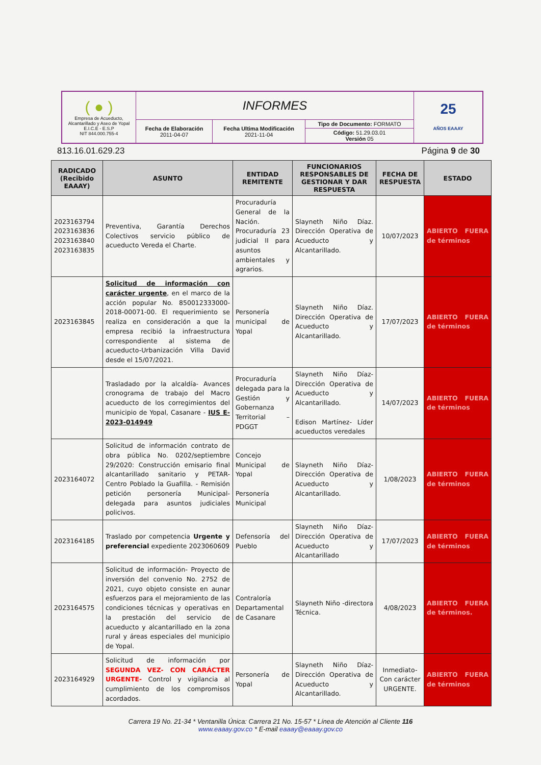| ( ● ) Empresa de Acueducto, Alcantarillado y Aseo de Yopal E.I.C.E - E.S.P NIT 844.000.755-4 | INFORMES | | | 25 AÑOS EAAAY |
| | Fecha de Elaboración 2011-04-07 | Fecha Ultima Modificación 2021-11-04 | Tipo de Documento: FORMATO | |
| | | | Código: 51.29.03.01 Versión 05 | |
813.16.01.629.23 Página 9 de 30
| RADICADO (Recibido EAAAY) | ASUNTO | ENTIDAD REMITENTE | FUNCIONARIOS RESPONSABLES DE GESTIONAR Y DAR RESPUESTA | FECHA DE RESPUESTA | ESTADO |
| --- | --- | --- | --- | --- | --- |
| 2023163794 2023163836 2023163840 2023163835 | Preventiva, Garantía Derechos Colectivos servicio público de acueducto Vereda el Charte. | Procuraduría General de la Nación. Procuraduría 23 judicial II para asuntos ambientales y agrarios. | Slayneth Niño Díaz. Dirección Operativa de Acueducto y Alcantarillado. | 10/07/2023 | ABIERTO FUERA de términos |
| 2023163845 | Solicitud de información con carácter urgente , en el marco de la acción popular No. 850012333000-2018-00071-00. El requerimiento se realiza en consideración a que la empresa recibió la infraestructura correspondiente al sistema de acueducto-Urbanización Villa David desde el 15/07/2021. | Personería municipal de Yopal | Slayneth Niño Díaz. Dirección Operativa de Acueducto y Alcantarillado. | 17/07/2023 | ABIERTO FUERA de términos |
| | Trasladado por la alcaldía- Avances cronograma de trabajo del Macro acueducto de los corregimientos del municipio de Yopal, Casanare - IUS E-2023-014949 | Procuraduría delegada para la Gestión y Gobernanza Territorial – PDGGT | Slayneth Niño Díaz-Dirección Operativa de Acueducto y Alcantarillado. Edison Martínez- Líder acueductos veredales | 14/07/2023 | ABIERTO FUERA de términos |
| 2023164072 | Solicitud de información contrato de obra pública No. 0202/septiembre 29/2020: Construcción emisario final alcantarillado sanitario y PETAR- Centro Poblado la Guafilla. - Remisión petición personería Municipal-delegada para asuntos judiciales policivos. | Concejo Municipal de Yopal Personería Municipal | Slayneth Niño Díaz-Dirección Operativa de Acueducto y Alcantarillado. | 1/08/2023 | ABIERTO FUERA de términos |
| 2023164185 | Traslado por competencia Urgente y preferencial expediente 2023060609 | Defensoría del Pueblo | Slayneth Niño Díaz-Dirección Operativa de Acueducto y Alcantarillado | 17/07/2023 | ABIERTO FUERA de términos |
| 2023164575 | Solicitud de información- Proyecto de inversión del convenio No. 2752 de 2021, cuyo objeto consiste en aunar esfuerzos para el mejoramiento de las condiciones técnicas y operativas en la prestación del servicio de acueducto y alcantarillado en la zona rural y áreas especiales del municipio de Yopal. | Contraloría Departamental de Casanare | Slayneth Niño -directora Técnica. | 4/08/2023 | ABIERTO FUERA de términos. |
| 2023164929 | Solicitud de información por SEGUNDA VEZ- CON CARÁCTER URGENTE- Control y vigilancia al cumplimiento de los compromisos acordados. | Personería de Yopal | Slayneth Niño Díaz-Dirección Operativa de Acueducto y Alcantarillado. | Inmediato-Con carácter URGENTE. | ABIERTO FUERA de términos |
Carrera 19 No. 21-34 * Ventanilla Única: Carrera 21 No. 15-57 * Línea de Atención al Cliente 116
www.eaaay.gov.co * E-mail eaaay@eaaay.gov.co